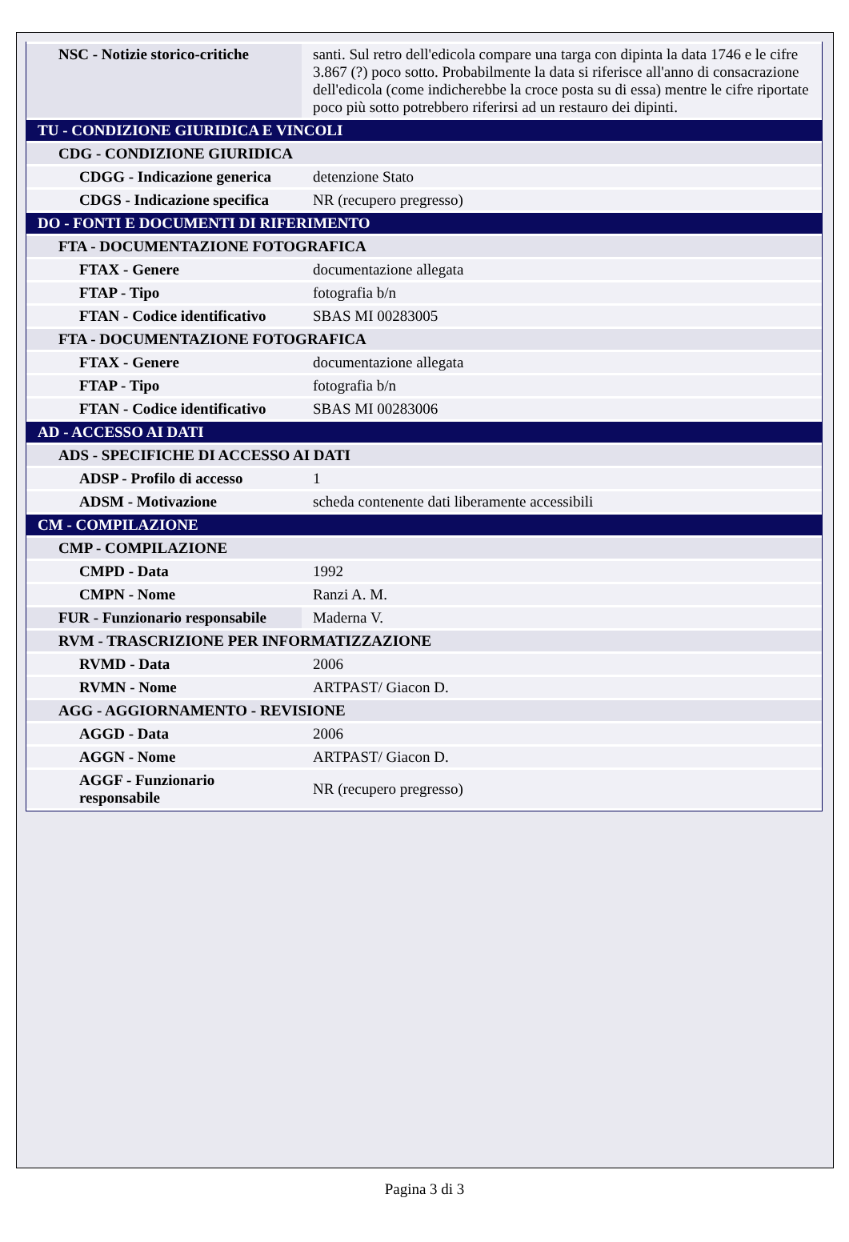| NSC - Notizie storico-critiche | santi. Sul retro dell'edicola compare una targa con dipinta la data 1746 e le cifre 3.867 (?) poco sotto. Probabilmente la data si riferisce all'anno di consacrazione dell'edicola (come indicherebbe la croce posta su di essa) mentre le cifre riportate poco più sotto potrebbero riferirsi ad un restauro dei dipinti. |
| TU - CONDIZIONE GIURIDICA E VINCOLI | |
| CDG - CONDIZIONE GIURIDICA | |
| CDGG - Indicazione generica | detenzione Stato |
| CDGS - Indicazione specifica | NR (recupero pregresso) |
| DO - FONTI E DOCUMENTI DI RIFERIMENTO | |
| FTA - DOCUMENTAZIONE FOTOGRAFICA | |
| FTAX - Genere | documentazione allegata |
| FTAP - Tipo | fotografia b/n |
| FTAN - Codice identificativo | SBAS MI 00283005 |
| FTA - DOCUMENTAZIONE FOTOGRAFICA | |
| FTAX - Genere | documentazione allegata |
| FTAP - Tipo | fotografia b/n |
| FTAN - Codice identificativo | SBAS MI 00283006 |
| AD - ACCESSO AI DATI | |
| ADS - SPECIFICHE DI ACCESSO AI DATI | |
| ADSP - Profilo di accesso | 1 |
| ADSM - Motivazione | scheda contenente dati liberamente accessibili |
| CM - COMPILAZIONE | |
| CMP - COMPILAZIONE | |
| CMPD - Data | 1992 |
| CMPN - Nome | Ranzi A. M. |
| FUR - Funzionario responsabile | Maderna V. |
| RVM - TRASCRIZIONE PER INFORMATIZZAZIONE | |
| RVMD - Data | 2006 |
| RVMN - Nome | ARTPAST/ Giacon D. |
| AGG - AGGIORNAMENTO - REVISIONE | |
| AGGD - Data | 2006 |
| AGGN - Nome | ARTPAST/ Giacon D. |
| AGGF - Funzionario responsabile | NR (recupero pregresso) |
Pagina 3 di 3